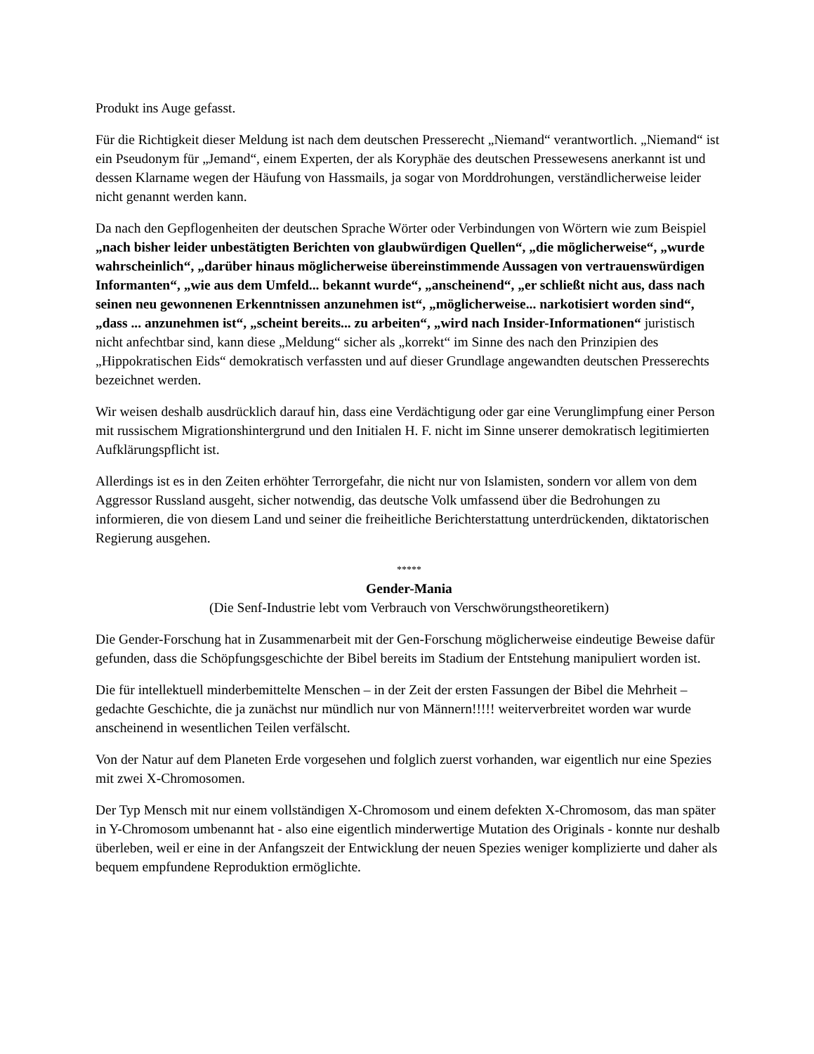Produkt ins Auge gefasst.
Für die Richtigkeit dieser Meldung ist nach dem deutschen Presserecht „Niemand“ verantwortlich. „Niemand“ ist ein Pseudonym für „Jemand“, einem Experten, der als Koryphäe des deutschen Pressewesens anerkannt ist und dessen Klarname wegen der Häufung von Hassmails, ja sogar von Morddrohungen, verständlicherweise leider nicht genannt werden kann.
Da nach den Gepflogenheiten der deutschen Sprache Wörter oder Verbindungen von Wörtern wie zum Beispiel „nach bisher leider unbestätigten Berichten von glaubwürdigen Quellen“, „die möglicherweise“, „wurde wahrscheinlich“, „darüber hinaus möglicherweise übereinstimmende Aussagen von vertrauenswürdigen Informanten“, „wie aus dem Umfeld... bekannt wurde“, „anscheinend“, „er schließt nicht aus, dass nach seinen neu gewonnenen Erkenntnissen anzunehmen ist“, „möglicherweise... narkotisiert worden sind“, „dass ... anzunehmen ist“, „scheint bereits... zu arbeiten“, „wird nach Insider-Informationen“ juristisch nicht anfechtbar sind, kann diese „Meldung“ sicher als „korrekt“ im Sinne des nach den Prinzipien des „Hippokratischen Eids“ demokratisch verfassten und auf dieser Grundlage angewandten deutschen Presserechts bezeichnet werden.
Wir weisen deshalb ausdrücklich darauf hin, dass eine Verdächtigung oder gar eine Verunglimpfung einer Person mit russischem Migrationshintergrund und den Initialen H. F. nicht im Sinne unserer demokratisch legitimierten Aufklärungspflicht ist.
Allerdings ist es in den Zeiten erhöhter Terrorgefahr, die nicht nur von Islamisten, sondern vor allem von dem Aggressor Russland ausgeht, sicher notwendig, das deutsche Volk umfassend über die Bedrohungen zu informieren, die von diesem Land und seiner die freiheitliche Berichterstattung unterdrückenden, diktatorischen Regierung ausgehen.
*****
Gender-Mania
(Die Senf-Industrie lebt vom Verbrauch von Verschwörungstheoretikern)
Die Gender-Forschung hat in Zusammenarbeit mit der Gen-Forschung möglicherweise eindeutige Beweise dafür gefunden, dass die Schöpfungsgeschichte der Bibel bereits im Stadium der Entstehung manipuliert worden ist.
Die für intellektuell minderbemittelte Menschen – in der Zeit der ersten Fassungen der Bibel die Mehrheit – gedachte Geschichte, die ja zunächst nur mündlich nur von Männern!!!!! weiterverbreitet worden war wurde anscheinend in wesentlichen Teilen verfälscht.
Von der Natur auf dem Planeten Erde vorgesehen und folglich zuerst vorhanden, war eigentlich nur eine Spezies mit zwei X-Chromosomen.
Der Typ Mensch mit nur einem vollständigen X-Chromosom und einem defekten X-Chromosom, das man später in Y-Chromosom umbenannt hat - also eine eigentlich minderwertige Mutation des Originals - konnte nur deshalb überleben, weil er eine in der Anfangszeit der Entwicklung der neuen Spezies weniger komplizierte und daher als bequem empfundene Reproduktion ermöglichte.